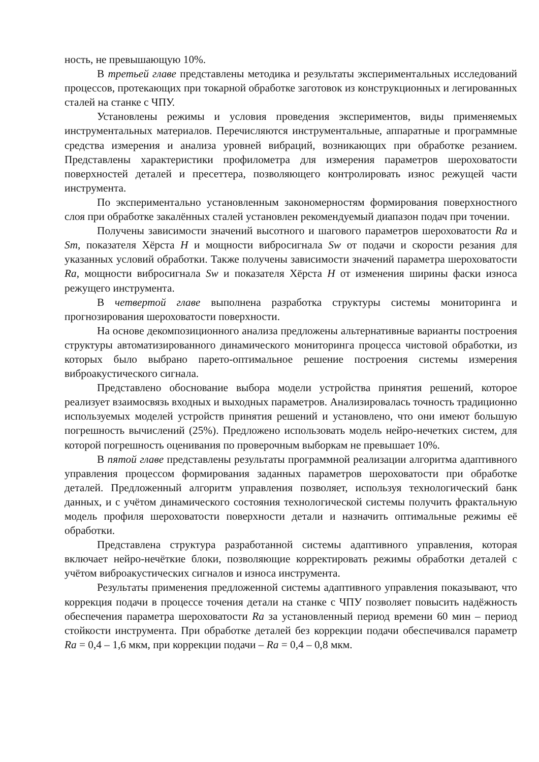ность, не превышающую 10%.
В третьей главе представлены методика и результаты экспериментальных исследований процессов, протекающих при токарной обработке заготовок из конструкционных и легированных сталей на станке с ЧПУ.
Установлены режимы и условия проведения экспериментов, виды применяемых инструментальных материалов. Перечисляются инструментальные, аппаратные и программные средства измерения и анализа уровней вибраций, возникающих при обработке резанием. Представлены характеристики профилометра для измерения параметров шероховатости поверхностей деталей и пресеттера, позволяющего контролировать износ режущей части инструмента.
По экспериментально установленным закономерностям формирования поверхностного слоя при обработке закалённых сталей установлен рекомендуемый диапазон подач при точении.
Получены зависимости значений высотного и шагового параметров шероховатости Ra и Sm, показателя Хёрста H и мощности вибросигнала Sw от подачи и скорости резания для указанных условий обработки. Также получены зависимости значений параметра шероховатости Ra, мощности вибросигнала Sw и показателя Хёрста H от изменения ширины фаски износа режущего инструмента.
В четвертой главе выполнена разработка структуры системы мониторинга и прогнозирования шероховатости поверхности.
На основе декомпозиционного анализа предложены альтернативные варианты построения структуры автоматизированного динамического мониторинга процесса чистовой обработки, из которых было выбрано парето-оптимальное решение построения системы измерения виброакустического сигнала.
Представлено обоснование выбора модели устройства принятия решений, которое реализует взаимосвязь входных и выходных параметров. Анализировалась точность традиционно используемых моделей устройств принятия решений и установлено, что они имеют большую погрешность вычислений (25%). Предложено использовать модель нейро-нечетких систем, для которой погрешность оценивания по проверочным выборкам не превышает 10%.
В пятой главе представлены результаты программной реализации алгоритма адаптивного управления процессом формирования заданных параметров шероховатости при обработке деталей. Предложенный алгоритм управления позволяет, используя технологический банк данных, и с учётом динамического состояния технологической системы получить фрактальную модель профиля шероховатости поверхности детали и назначить оптимальные режимы её обработки.
Представлена структура разработанной системы адаптивного управления, которая включает нейро-нечёткие блоки, позволяющие корректировать режимы обработки деталей с учётом виброакустических сигналов и износа инструмента.
Результаты применения предложенной системы адаптивного управления показывают, что коррекция подачи в процессе точения детали на станке с ЧПУ позволяет повысить надёжность обеспечения параметра шероховатости Ra за установленный период времени 60 мин – период стойкости инструмента. При обработке деталей без коррекции подачи обеспечивался параметр Ra = 0,4 – 1,6 мкм, при коррекции подачи – Ra = 0,4 – 0,8 мкм.